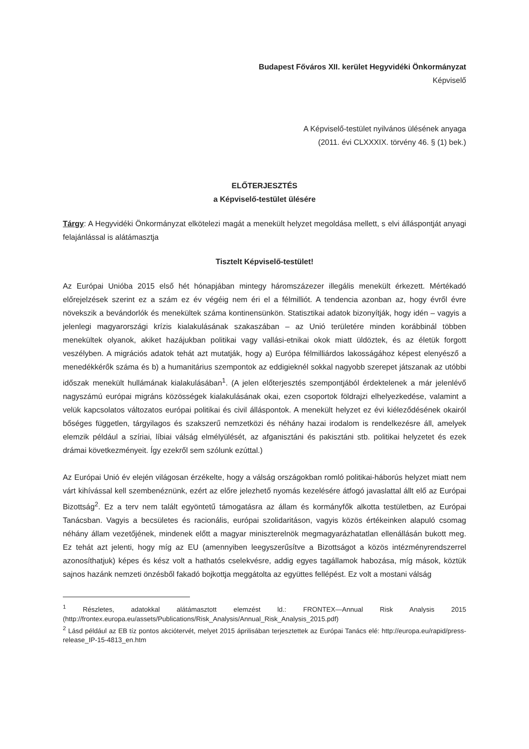Budapest Főváros XII. kerület Hegyvidéki Önkormányzat
Képviselő
A Képviselő-testület nyilvános ülésének anyaga
(2011. évi CLXXXIX. törvény 46. § (1) bek.)
ELŐTERJESZTÉS
a Képviselő-testület ülésére
Tárgy: A Hegyvidéki Önkormányzat elkötelezi magát a menekült helyzet megoldása mellett, s elvi álláspontját anyagi felajánlással is alátámasztja
Tisztelt Képviselő-testület!
Az Európai Unióba 2015 első hét hónapjában mintegy háromszázezer illegális menekült érkezett. Mértékadó előrejelzések szerint ez a szám ez év végéig nem éri el a félmilliót. A tendencia azonban az, hogy évről évre növekszik a bevándorlók és menekültek száma kontinensünkön. Statisztikai adatok bizonyítják, hogy idén – vagyis a jelenlegi magyarországi krízis kialakulásának szakaszában – az Unió területére minden korábbinál többen menekültek olyanok, akiket hazájukban politikai vagy vallási-etnikai okok miatt üldöztek, és az életük forgott veszélyben. A migrációs adatok tehát azt mutatják, hogy a) Európa félmilliárdos lakosságához képest elenyésző a menedékkérők száma és b) a humanitárius szempontok az eddigieknél sokkal nagyobb szerepet játszanak az utóbbi időszak menekült hullámának kialakulásában<sup>1</sup>. (A jelen előterjesztés szempontjából érdektelenek a már jelenlévő nagyszámú európai migráns közösségek kialakulásának okai, ezen csoportok földrajzi elhelyezkedése, valamint a velük kapcsolatos változatos európai politikai és civil álláspontok. A menekült helyzet ez évi kiéleződésének okairól bőséges független, tárgyilagos és szakszerű nemzetközi és néhány hazai irodalom is rendelkezésre áll, amelyek elemzik például a szíriai, líbiai válság elmélyülését, az afganisztáni és pakisztáni stb. politikai helyzetet és ezek drámai következményeit. Így ezekről sem szólunk ezúttal.)
Az Európai Unió év elején világosan érzékelte, hogy a válság országokban romló politikai-háborús helyzet miatt nem várt kihívással kell szembenéznünk, ezért az előre jelezhető nyomás kezelésére átfogó javaslattal állt elő az Európai Bizottság<sup>2</sup>. Ez a terv nem talált egyöntetű támogatásra az állam és kormányfők alkotta testületben, az Európai Tanácsban. Vagyis a becsületes és racionális, európai szolidaritáson, vagyis közös értékeinken alapuló csomag néhány állam vezetőjének, mindenek előtt a magyar miniszterelnök megmagyarázhatatlan ellenállásán bukott meg. Ez tehát azt jelenti, hogy míg az EU (amennyiben leegyszerűsítve a Bizottságot a közös intézményrendszerrel azonosíthatjuk) képes és kész volt a hathatós cselekvésre, addig egyes tagállamok habozása, míg mások, köztük sajnos hazánk nemzeti önzésből fakadó bojkottja meggátolta az együttes fellépést. Ez volt a mostani válság
<sup>1</sup> Részletes, adatokkal alátámasztott elemzést ld.: FRONTEX—Annual Risk Analysis 2015 (http://frontex.europa.eu/assets/Publications/Risk_Analysis/Annual_Risk_Analysis_2015.pdf)
<sup>2</sup> Lásd például az EB tíz pontos akciótervét, melyet 2015 áprilisában terjesztettek az Európai Tanács elé: http://europa.eu/rapid/press-release_IP-15-4813_en.htm